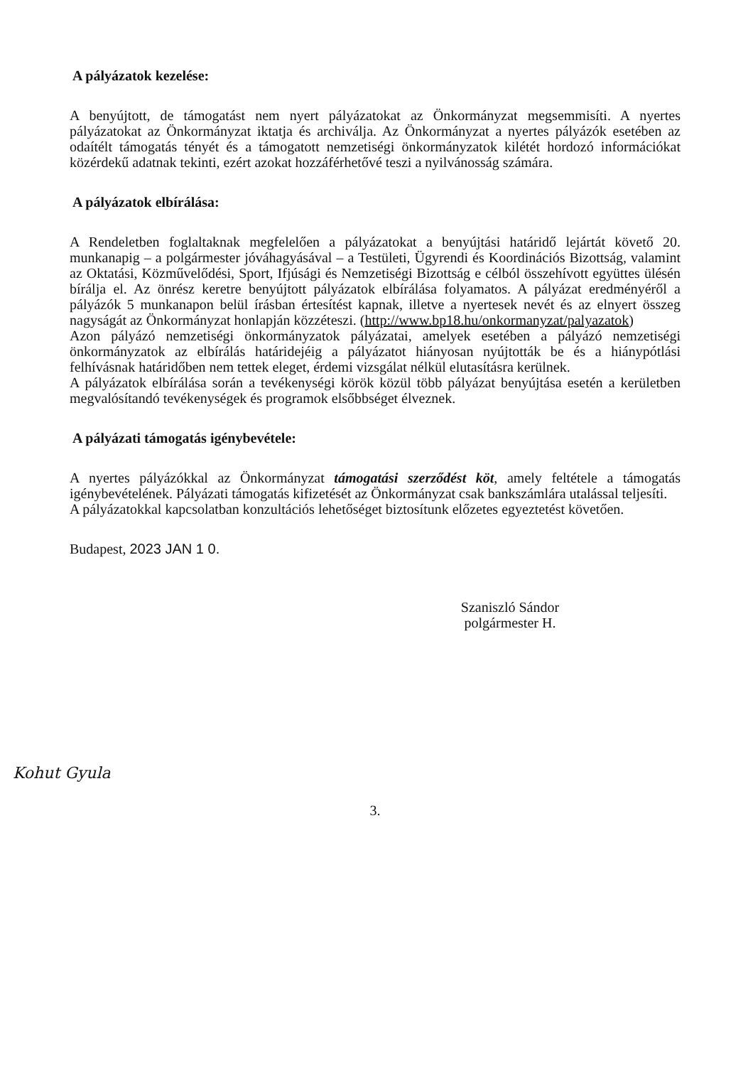A pályázatok kezelése:
A benyújtott, de támogatást nem nyert pályázatokat az Önkormányzat megsemmisíti. A nyertes pályázatokat az Önkormányzat iktatja és archiválja. Az Önkormányzat a nyertes pályázók esetében az odaítélt támogatás tényét és a támogatott nemzetiségi önkormányzatok kilétét hordozó információkat közérdekű adatnak tekinti, ezért azokat hozzáférhetővé teszi a nyilvánosság számára.
A pályázatok elbírálása:
A Rendeletben foglaltaknak megfelelően a pályázatokat a benyújtási határidő lejártát követő 20. munkanapig – a polgármester jóváhagyásával – a Testületi, Ügyrendi és Koordinációs Bizottság, valamint az Oktatási, Közművelődési, Sport, Ifjúsági és Nemzetiségi Bizottság e célból összehívott együttes ülésén bírálja el. Az önrész keretre benyújtott pályázatok elbírálása folyamatos. A pályázat eredményéről a pályázók 5 munkanapon belül írásban értesítést kapnak, illetve a nyertesek nevét és az elnyert összeg nagyságát az Önkormányzat honlapján közzéteszi. (http://www.bp18.hu/onkormanyzat/palyazatok)
Azon pályázó nemzetiségi önkormányzatok pályázatai, amelyek esetében a pályázó nemzetiségi önkormányzatok az elbírálás határidejéig a pályázatot hiányosan nyújtották be és a hiánypótlási felhívásnak határidőben nem tettek eleget, érdemi vizsgálat nélkül elutasításra kerülnek.
A pályázatok elbírálása során a tevékenységi körök közül több pályázat benyújtása esetén a kerületben megvalósítandó tevékenységek és programok elsőbbséget élveznek.
A pályázati támogatás igénybevétele:
A nyertes pályázókkal az Önkormányzat támogatási szerződést köt, amely feltétele a támogatás igénybevételének. Pályázati támogatás kifizetését az Önkormányzat csak bankszámlára utalással teljesíti.
A pályázatokkal kapcsolatban konzultációs lehetőséget biztosítunk előzetes egyeztetést követően.
Budapest, 2023 JAN 1 0.
Szaniszló Sándor
polgármester H.
Kohut Gyula
3.